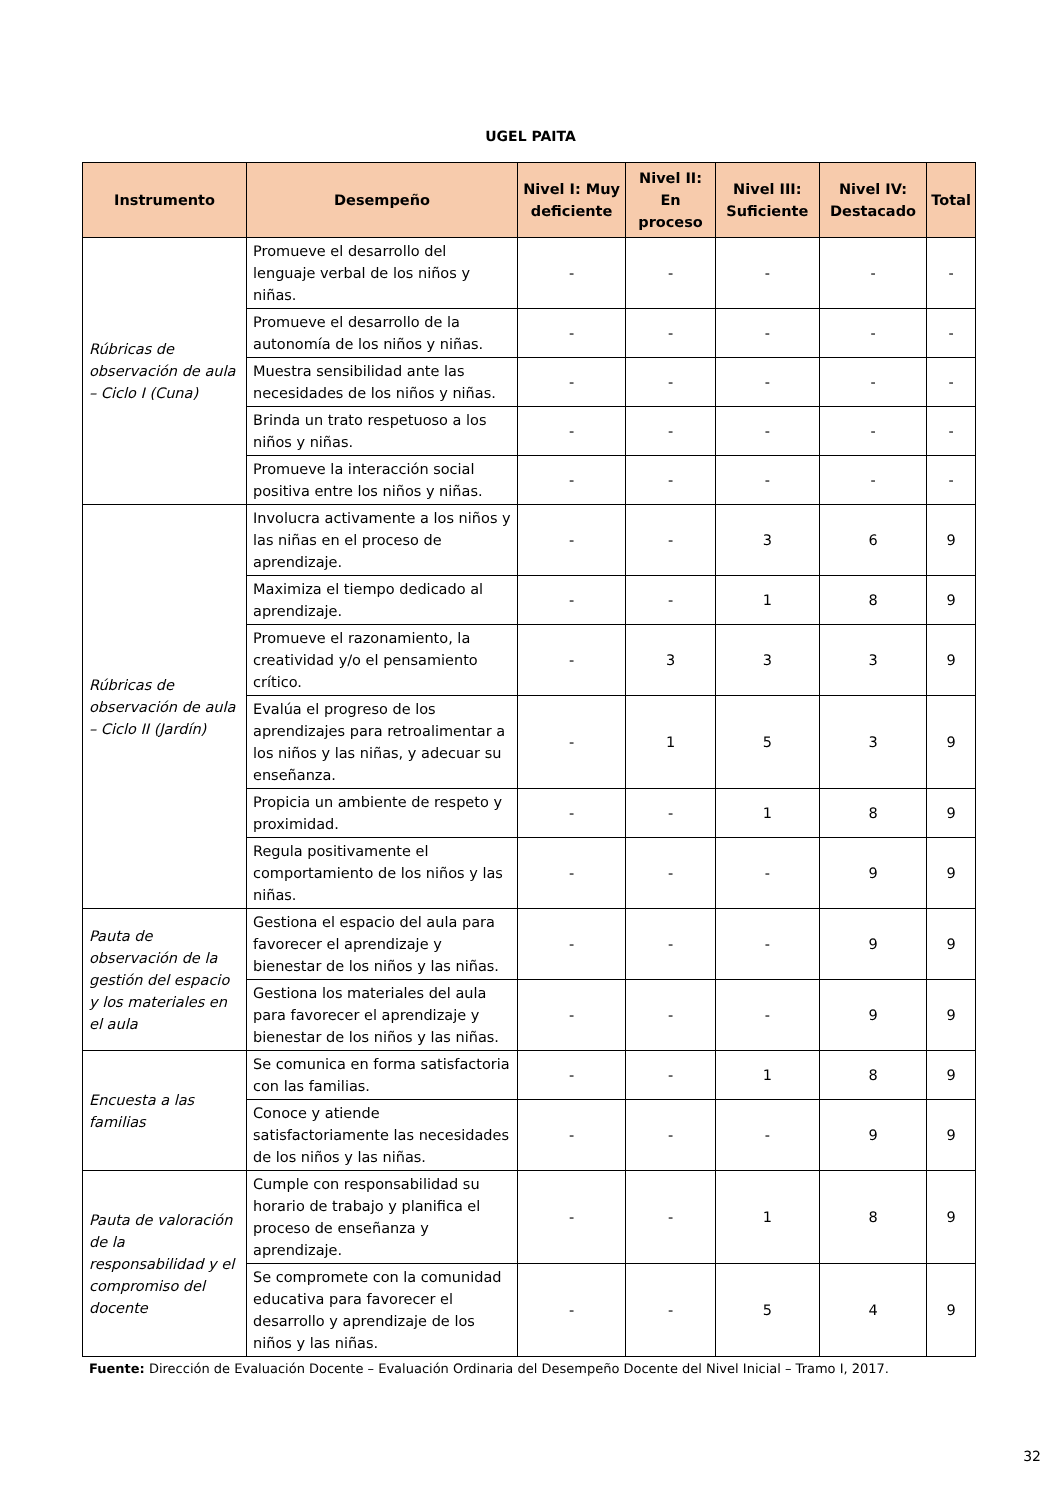UGEL PAITA
| Instrumento | Desempeño | Nivel I: Muy deficiente | Nivel II: En proceso | Nivel III: Suficiente | Nivel IV: Destacado | Total |
| --- | --- | --- | --- | --- | --- | --- |
| Rúbricas de observación de aula – Ciclo I (Cuna) | Promueve el desarrollo del lenguaje verbal de los niños y niñas. | - | - | - | - | - |
| | Promueve el desarrollo de la autonomía de los niños y niñas. | - | - | - | - | - |
| | Muestra sensibilidad ante las necesidades de los niños y niñas. | - | - | - | - | - |
| | Brinda un trato respetuoso a los niños y niñas. | - | - | - | - | - |
| | Promueve la interacción social positiva entre los niños y niñas. | - | - | - | - | - |
| Rúbricas de observación de aula – Ciclo II (Jardín) | Involucra activamente a los niños y las niñas en el proceso de aprendizaje. | - | - | 3 | 6 | 9 |
| | Maximiza el tiempo dedicado al aprendizaje. | - | - | 1 | 8 | 9 |
| | Promueve el razonamiento, la creatividad y/o el pensamiento crítico. | - | 3 | 3 | 3 | 9 |
| | Evalúa el progreso de los aprendizajes para retroalimentar a los niños y las niñas, y adecuar su enseñanza. | - | 1 | 5 | 3 | 9 |
| | Propicia un ambiente de respeto y proximidad. | - | - | 1 | 8 | 9 |
| | Regula positivamente el comportamiento de los niños y las niñas. | - | - | - | 9 | 9 |
| Pauta de observación de la gestión del espacio y los materiales en el aula | Gestiona el espacio del aula para favorecer el aprendizaje y bienestar de los niños y las niñas. | - | - | - | 9 | 9 |
| | Gestiona los materiales del aula para favorecer el aprendizaje y bienestar de los niños y las niñas. | - | - | - | 9 | 9 |
| Encuesta a las familias | Se comunica en forma satisfactoria con las familias. | - | - | 1 | 8 | 9 |
| | Conoce y atiende satisfactoriamente las necesidades de los niños y las niñas. | - | - | - | 9 | 9 |
| Pauta de valoración de la responsabilidad y el compromiso del docente | Cumple con responsabilidad su horario de trabajo y planifica el proceso de enseñanza y aprendizaje. | - | - | 1 | 8 | 9 |
| | Se compromete con la comunidad educativa para favorecer el desarrollo y aprendizaje de los niños y las niñas. | - | - | 5 | 4 | 9 |
Fuente: Dirección de Evaluación Docente – Evaluación Ordinaria del Desempeño Docente del Nivel Inicial – Tramo I, 2017.
32